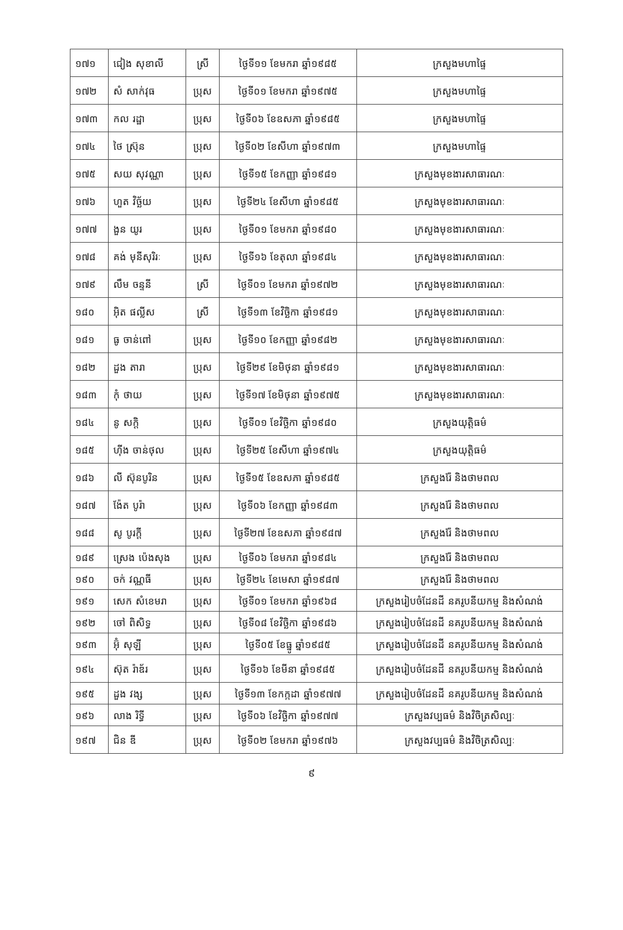| ១៧១ | ជៀង សុខាលី | ស្រី | ថ្ងៃទី១១ ខែមករា ឆ្នាំ១៩៨៥ | ក្រសួងមហាផ្ទៃ |
| ១៧២ | សំ សាក់វុធ | ប្រុស | ថ្ងៃទី០១ ខែមករា ឆ្នាំ១៩៧៥ | ក្រសួងមហាផ្ទៃ |
| ១៧៣ | កល រដ្ឋា | ប្រុស | ថ្ងៃទី០៦ ខែឧសភា ឆ្នាំ១៩៨៥ | ក្រសួងមហាផ្ទៃ |
| ១៧៤ | ថៃ ស្រ៊ុន | ប្រុស | ថ្ងៃទី០២ ខែសីហា ឆ្នាំ១៩៧៣ | ក្រសួងមហាផ្ទៃ |
| ១៧៥ | សយ សុវណ្ណា | ប្រុស | ថ្ងៃទី១៥ ខែកញ្ញា ឆ្នាំ១៩៨១ | ក្រសួងមុខងារសាធារណៈ |
| ១៧៦ | ហួត វិច្ឆ័យ | ប្រុស | ថ្ងៃទី២៤ ខែសីហា ឆ្នាំ១៩៨៥ | ក្រសួងមុខងារសាធារណៈ |
| ១៧៧ | ងួន យូរ | ប្រុស | ថ្ងៃទី០១ ខែមករា ឆ្នាំ១៩៨០ | ក្រសួងមុខងារសាធារណៈ |
| ១៧៨ | គង់ មុនីសុរិរៈ | ប្រុស | ថ្ងៃទី១៦ ខែតុលា ឆ្នាំ១៩៨៤ | ក្រសួងមុខងារសាធារណៈ |
| ១៧៩ | លឹម ចន្ទនី | ស្រី | ថ្ងៃទី០១ ខែមករា ឆ្នាំ១៩៧២ | ក្រសួងមុខងារសាធារណៈ |
| ១៨០ | អ៊ិត ផល្លីស | ស្រី | ថ្ងៃទី១៣ ខែវិច្ឆិកា ឆ្នាំ១៩៨១ | ក្រសួងមុខងារសាធារណៈ |
| ១៨១ | ធូ ចាន់ពៅ | ប្រុស | ថ្ងៃទី១០ ខែកញ្ញា ឆ្នាំ១៩៨២ | ក្រសួងមុខងារសាធារណៈ |
| ១៨២ | ដួង តារា | ប្រុស | ថ្ងៃទី២៩ ខែមិថុនា ឆ្នាំ១៩៨១ | ក្រសួងមុខងារសាធារណៈ |
| ១៨៣ | កុំ ថាយ | ប្រុស | ថ្ងៃទី១៧ ខែមិថុនា ឆ្នាំ១៩៧៥ | ក្រសួងមុខងារសាធារណៈ |
| ១៨៤ | នូ សក្តិ | ប្រុស | ថ្ងៃទី០១ ខែវិច្ឆិកា ឆ្នាំ១៩៨០ | ក្រសួងយុត្តិធម៌ |
| ១៨៥ | ហ៊ីង ចាន់ថុល | ប្រុស | ថ្ងៃទី២៥ ខែសីហា ឆ្នាំ១៩៧៤ | ក្រសួងយុត្តិធម៌ |
| ១៨៦ | លី ស៊ុនបូរិន | ប្រុស | ថ្ងៃទី១៥ ខែឧសភា ឆ្នាំ១៩៨៥ | ក្រសួងរ៉ែ និងថាមពល |
| ១៨៧ | ង៉ែត បូរ៉ា | ប្រុស | ថ្ងៃទី០៦ ខែកញ្ញា ឆ្នាំ១៩៨៣ | ក្រសួងរ៉ែ និងថាមពល |
| ១៨៨ | សូ បូរក្តី | ប្រុស | ថ្ងៃទី២៧ ខែឧសភា ឆ្នាំ១៩៨៧ | ក្រសួងរ៉ែ និងថាមពល |
| ១៨៩ | ស្រេង ប៉េងសុង | ប្រុស | ថ្ងៃទី០៦ ខែមករា ឆ្នាំ១៩៨៤ | ក្រសួងរ៉ែ និងថាមពល |
| ១៩០ | ចក់ វណ្ណធី | ប្រុស | ថ្ងៃទី២៤ ខែមេសា ឆ្នាំ១៩៨៧ | ក្រសួងរ៉ែ និងថាមពល |
| ១៩១ | សេក សំខេមរា | ប្រុស | ថ្ងៃទី០១ ខែមករា ឆ្នាំ១៩៦៨ | ក្រសួងរៀបចំដែនដី នគរូបនីយកម្ម និងសំណង់ |
| ១៩២ | ចៅ ពិសិទ្ធ | ប្រុស | ថ្ងៃទី០៨ ខែវិច្ឆិកា ឆ្នាំ១៩៨៦ | ក្រសួងរៀបចំដែនដី នគរូបនីយកម្ម និងសំណង់ |
| ១៩៣ | អ៊ុំ សុឡី | ប្រុស | ថ្ងៃទី០៥ ខែធ្នូ ឆ្នាំ១៩៨៥ | ក្រសួងរៀបចំដែនដី នគរូបនីយកម្ម និងសំណង់ |
| ១៩៤ | ស៊ុត រ៉ាឌ័រ | ប្រុស | ថ្ងៃទី១៦ ខែមីនា ឆ្នាំ១៩៨៥ | ក្រសួងរៀបចំដែនដី នគរូបនីយកម្ម និងសំណង់ |
| ១៩៥ | ដួង វង្ស | ប្រុស | ថ្ងៃទី១៣ ខែកក្កដា ឆ្នាំ១៩៧៧ | ក្រសួងរៀបចំដែនដី នគរូបនីយកម្ម និងសំណង់ |
| ១៩៦ | លាង រិទ្ធី | ប្រុស | ថ្ងៃទី០៦ ខែវិច្ឆិកា ឆ្នាំ១៩៧៧ | ក្រសួងវប្បធម៌ និងវិចិត្រសិល្បៈ |
| ១៩៧ | ជិន ឌី | ប្រុស | ថ្ងៃទី០២ ខែមករា ឆ្នាំ១៩៧៦ | ក្រសួងវប្បធម៌ និងវិចិត្រសិល្បៈ |
៩